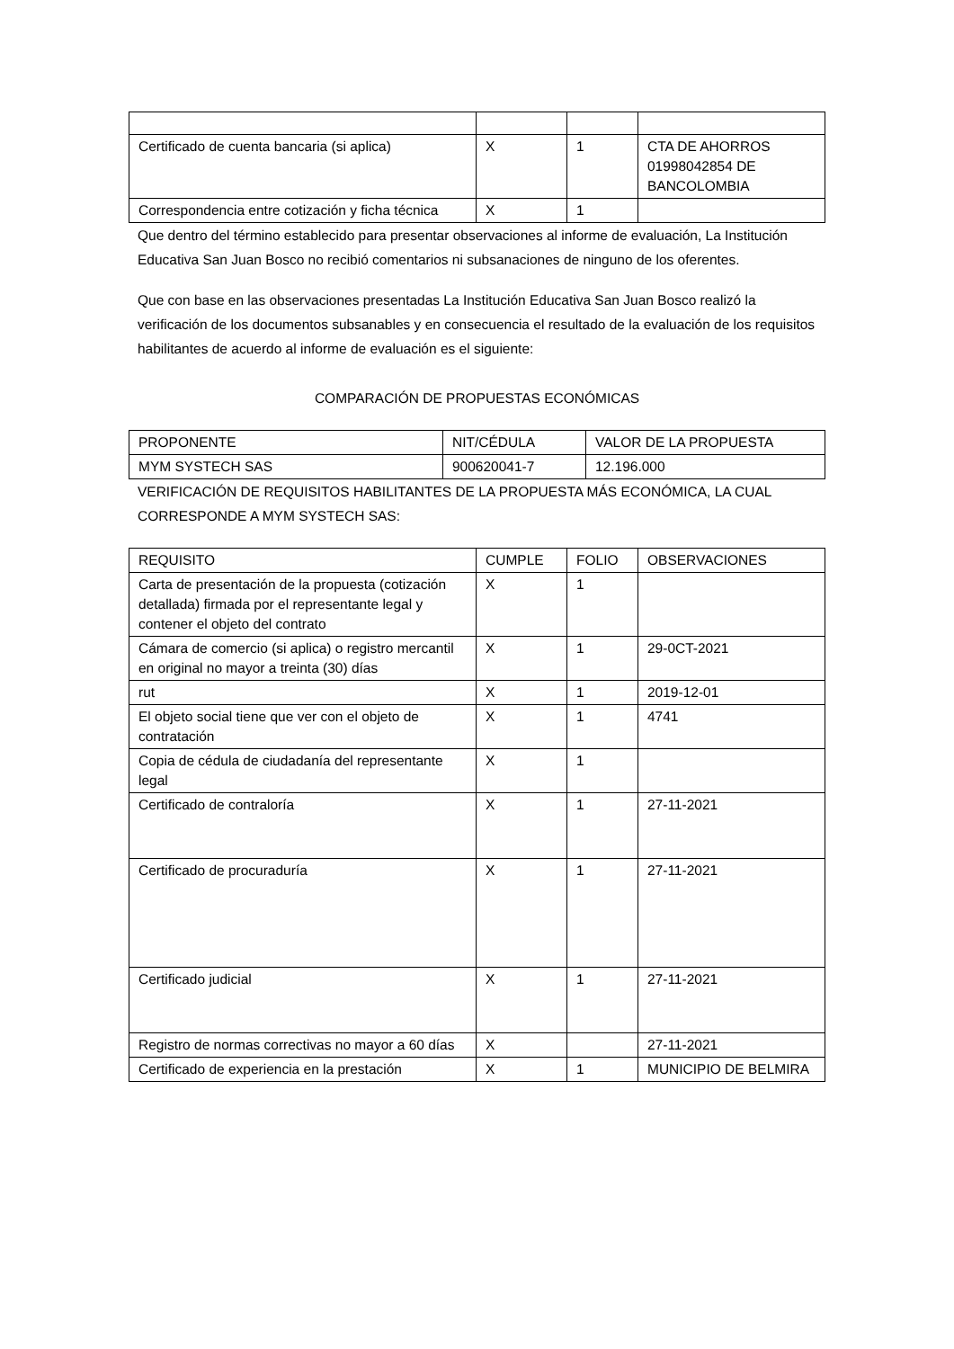| Certificado de cuenta bancaria (si aplica) | X | 1 | CTA DE AHORROS 01998042854 DE BANCOLOMBIA |
| Correspondencia entre cotización y ficha técnica | X | 1 | |
Que dentro del término establecido para presentar observaciones al informe de evaluación, La Institución Educativa San Juan Bosco no recibió comentarios ni subsanaciones de ninguno de los oferentes.
Que con base en las observaciones presentadas La Institución Educativa San Juan Bosco realizó la verificación de los documentos subsanables y en consecuencia el resultado de la evaluación de los requisitos habilitantes de acuerdo al informe de evaluación es el siguiente:
COMPARACIÓN DE PROPUESTAS ECONÓMICAS
| PROPONENTE | NIT/CÉDULA | VALOR DE LA PROPUESTA |
| MYM SYSTECH SAS | 900620041-7 | 12.196.000 |
VERIFICACIÓN DE REQUISITOS HABILITANTES DE LA PROPUESTA MÁS ECONÓMICA, LA CUAL CORRESPONDE A MYM SYSTECH SAS:
| REQUISITO | CUMPLE | FOLIO | OBSERVACIONES |
| --- | --- | --- | --- |
| Carta de presentación de la propuesta (cotización detallada) firmada por el representante legal y contener el objeto del contrato | X | 1 | |
| Cámara de comercio (si aplica) o registro mercantil en original no mayor a treinta (30) días | X | 1 | 29-0CT-2021 |
| rut | X | 1 | 2019-12-01 |
| El objeto social tiene que ver con el objeto de contratación | X | 1 | 4741 |
| Copia de cédula de ciudadanía del representante legal | X | 1 | |
| Certificado de contraloría | X | 1 | 27-11-2021 |
| Certificado de procuraduría | X | 1 | 27-11-2021 |
| Certificado judicial | X | 1 | 27-11-2021 |
| Registro de normas correctivas no mayor a 60 días | X | | 27-11-2021 |
| Certificado de experiencia en la prestación | X | 1 | MUNICIPIO DE BELMIRA |